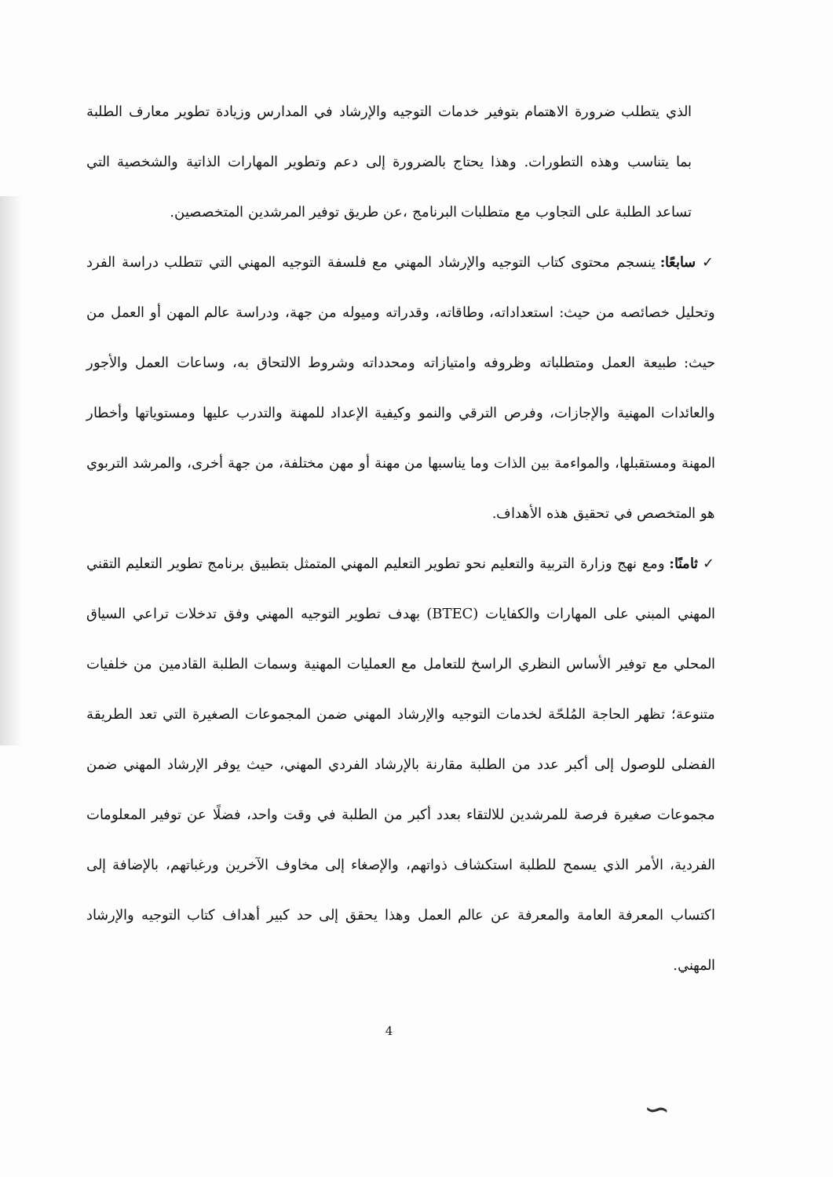الذي يتطلب ضرورة الاهتمام بتوفير خدمات التوجيه والإرشاد في المدارس وزيادة تطوير معارف الطلبة بما يتناسب وهذه التطورات. وهذا يحتاج بالضرورة إلى دعم وتطوير المهارات الذاتية والشخصية التي تساعد الطلبة على التجاوب مع متطلبات البرنامج ،عن طريق توفير المرشدين المتخصصين.
✓ سابعًا: ينسجم محتوى كتاب التوجيه والإرشاد المهني مع فلسفة التوجيه المهني التي تتطلب دراسة الفرد وتحليل خصائصه من حيث: استعداداته، وطاقاته، وقدراته وميوله من جهة، ودراسة عالم المهن أو العمل من حيث: طبيعة العمل ومتطلباته وظروفه وامتيازاته ومحدداته وشروط الالتحاق به، وساعات العمل والأجور والعائدات المهنية والإجازات، وفرص الترقي والنمو وكيفية الإعداد للمهنة والتدرب عليها ومستوياتها وأخطار المهنة ومستقبلها، والمواءمة بين الذات وما يناسبها من مهنة أو مهن مختلفة، من جهة أخرى، والمرشد التربوي هو المتخصص في تحقيق هذه الأهداف.
✓ ثامنًا: ومع نهج وزارة التربية والتعليم نحو تطوير التعليم المهني المتمثل بتطبيق برنامج تطوير التعليم التقني المهني المبني على المهارات والكفايات (BTEC) بهدف تطوير التوجيه المهني وفق تدخلات تراعي السياق المحلي مع توفير الأساس النظري الراسخ للتعامل مع العمليات المهنية وسمات الطلبة القادمين من خلفيات متنوعة؛ تظهر الحاجة المُلحّة لخدمات التوجيه والإرشاد المهني ضمن المجموعات الصغيرة التي تعد الطريقة الفضلى للوصول إلى أكبر عدد من الطلبة مقارنة بالإرشاد الفردي المهني، حيث يوفر الإرشاد المهني ضمن مجموعات صغيرة فرصة للمرشدين للالتقاء بعدد أكبر من الطلبة في وقت واحد، فضلًا عن توفير المعلومات الفردية، الأمر الذي يسمح للطلبة استكشاف ذواتهم، والإصغاء إلى مخاوف الآخرين ورغباتهم، بالإضافة إلى اكتساب المعرفة العامة والمعرفة عن عالم العمل وهذا يحقق إلى حد كبير أهداف كتاب التوجيه والإرشاد المهني.
4
∽